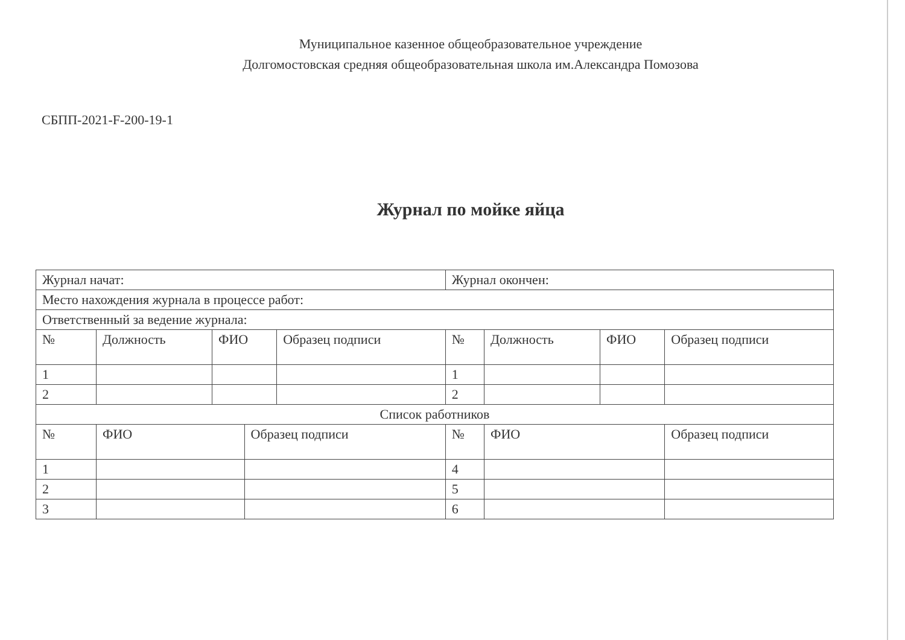Муниципальное казенное общеобразовательное учреждение
Долгомостовская средняя общеобразовательная школа им.Александра Помозова
СБПП-2021-F-200-19-1
Журнал по мойке яйца
| Журнал начат: | | | | | Журнал окончен: | | | |
| Место нахождения журнала в процессе работ: | | | | | | | | |
| Ответственный за ведение журнала: | | | | | | | | |
| № | Должность | ФИО | | Образец подписи | № | Должность | ФИО | Образец подписи |
| 1 | | | | | 1 | | | |
| 2 | | | | | 2 | | | |
| Список работников | | | | | | | | |
| № | ФИО | | Образец подписи | | № | ФИО | | Образец подписи |
| 1 | | | | | 4 | | | |
| 2 | | | | | 5 | | | |
| 3 | | | | | 6 | | | |